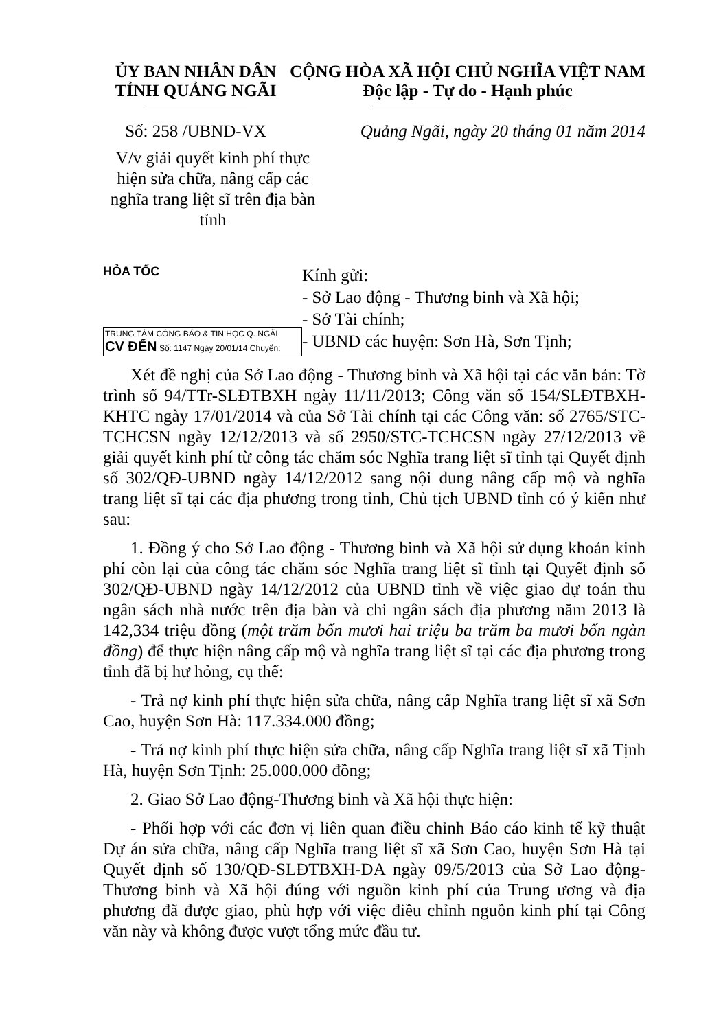ỦY BAN NHÂN DÂN
TỈNH QUẢNG NGÃI
CỘNG HÒA XÃ HỘI CHỦ NGHĨA VIỆT NAM
Độc lập - Tự do - Hạnh phúc
Số: 258 /UBND-VX Quảng Ngãi, ngày 20 tháng 01 năm 2014
V/v giải quyết kinh phí thực hiện sửa chữa, nâng cấp các nghĩa trang liệt sĩ trên địa bàn tỉnh
HỎA TỐC
TRUNG TÂM CÔNG BÁO & TIN HỌC Q. NGÃI
CV ĐẾN Số: 1147 Ngày 20/01/14 Chuyển:
Kính gửi:
- Sở Lao động - Thương binh và Xã hội;
- Sở Tài chính;
- UBND các huyện: Sơn Hà, Sơn Tịnh;
Xét đề nghị của Sở Lao động - Thương binh và Xã hội tại các văn bản: Tờ trình số 94/TTr-SLĐTBXH ngày 11/11/2013; Công văn số 154/SLĐTBXH-KHTC ngày 17/01/2014 và của Sở Tài chính tại các Công văn: số 2765/STC-TCHCSN ngày 12/12/2013 và số 2950/STC-TCHCSN ngày 27/12/2013 về giải quyết kinh phí từ công tác chăm sóc Nghĩa trang liệt sĩ tỉnh tại Quyết định số 302/QĐ-UBND ngày 14/12/2012 sang nội dung nâng cấp mộ và nghĩa trang liệt sĩ tại các địa phương trong tỉnh, Chủ tịch UBND tỉnh có ý kiến như sau:
1. Đồng ý cho Sở Lao động - Thương binh và Xã hội sử dụng khoản kinh phí còn lại của công tác chăm sóc Nghĩa trang liệt sĩ tỉnh tại Quyết định số 302/QĐ-UBND ngày 14/12/2012 của UBND tỉnh về việc giao dự toán thu ngân sách nhà nước trên địa bàn và chi ngân sách địa phương năm 2013 là 142,334 triệu đồng (một trăm bốn mươi hai triệu ba trăm ba mươi bốn ngàn đồng) để thực hiện nâng cấp mộ và nghĩa trang liệt sĩ tại các địa phương trong tỉnh đã bị hư hỏng, cụ thể:
- Trả nợ kinh phí thực hiện sửa chữa, nâng cấp Nghĩa trang liệt sĩ xã Sơn Cao, huyện Sơn Hà: 117.334.000 đồng;
- Trả nợ kinh phí thực hiện sửa chữa, nâng cấp Nghĩa trang liệt sĩ xã Tịnh Hà, huyện Sơn Tịnh: 25.000.000 đồng;
2. Giao Sở Lao động-Thương binh và Xã hội thực hiện:
- Phối hợp với các đơn vị liên quan điều chỉnh Báo cáo kinh tế kỹ thuật Dự án sửa chữa, nâng cấp Nghĩa trang liệt sĩ xã Sơn Cao, huyện Sơn Hà tại Quyết định số 130/QĐ-SLĐTBXH-DA ngày 09/5/2013 của Sở Lao động-Thương binh và Xã hội đúng với nguồn kinh phí của Trung ương và địa phương đã được giao, phù hợp với việc điều chỉnh nguồn kinh phí tại Công văn này và không được vượt tổng mức đầu tư.